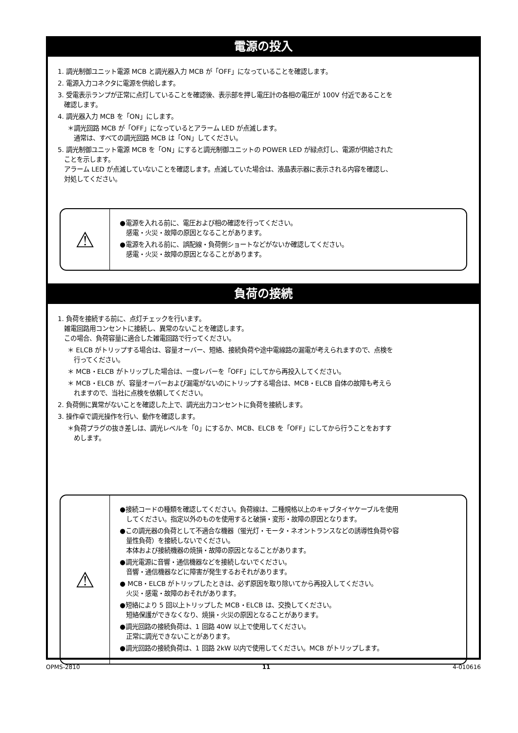電源の投入
1. 調光制御ユニット電源 MCB と調光器入力 MCB が「OFF」になっていることを確認します。
2. 電源入力コネクタに電源を供給します。
3. 受電表示ランプが正常に点灯していることを確認後、表示部を押し電圧計の各相の電圧が 100V 付近であることを
確認します。
4. 調光器入力 MCB を「ON」にします。
＊調光回路 MCB が「OFF」になっているとアラーム LED が点滅します。
通常は、すべての調光回路 MCB は「ON」してください。
5. 調光制御ユニット電源 MCB を「ON」にすると調光制御ユニットの POWER LED が緑点灯し、電源が供給された
ことを示します。
アラーム LED が点滅していないことを確認します。点滅していた場合は、液晶表示器に表示される内容を確認し、
対処してください。
⚠
●電源を入れる前に、電圧および相の確認を行ってください。
感電・火災・故障の原因となることがあります。
●電源を入れる前に、誤配線・負荷側ショートなどがないか確認してください。
感電・火災・故障の原因となることがあります。
負荷の接続
1. 負荷を接続する前に、点灯チェックを行います。
雑電回路用コンセントに接続し、異常のないことを確認します。
この場合、負荷容量に適合した雑電回路で行ってください。
＊ ELCB がトリップする場合は、容量オーバー、短絡、接続負荷や途中電線路の漏電が考えられますので、点検を
行ってください。
＊ MCB・ELCB がトリップした場合は、一度レバーを「OFF」にしてから再投入してください。
＊ MCB・ELCB が、容量オーバーおよび漏電がないのにトリップする場合は、MCB・ELCB 自体の故障も考えら
れますので、当社に点検を依頼してください。
2. 負荷側に異常がないことを確認した上で、調光出力コンセントに負荷を接続します。
3. 操作卓で調光操作を行い、動作を確認します。
＊負荷プラグの抜き差しは、調光レベルを「0」にするか、MCB、ELCB を「OFF」にしてから行うことをおすす
めします。
⚠
●接続コードの種類を確認してください。負荷線は、二種規格以上のキャブタイヤケーブルを使用
してください。指定以外のものを使用すると破損・変形・故障の原因となります。
●この調光器の負荷として不適合な機器（蛍光灯・モータ・ネオントランスなどの誘導性負荷や容
量性負荷）を接続しないでください。
本体および接続機器の焼損・故障の原因となることがあります。
●調光電源に音響・通信機器などを接続しないでください。
音響・通信機器などに障害が発生するおそれがあります。
● MCB・ELCB がトリップしたときは、必ず原因を取り除いてから再投入してください。
火災・感電・故障のおそれがあります。
●短絡により 5 回以上トリップした MCB・ELCB は、交換してください。
短絡保護ができなくなり、焼損・火災の原因となることがあります。
●調光回路の接続負荷は、1 回路 40W 以上で使用してください。
正常に調光できないことがあります。
●調光回路の接続負荷は、1 回路 2kW 以内で使用してください。MCB がトリップします。
OPMS-2810 11 4-010616